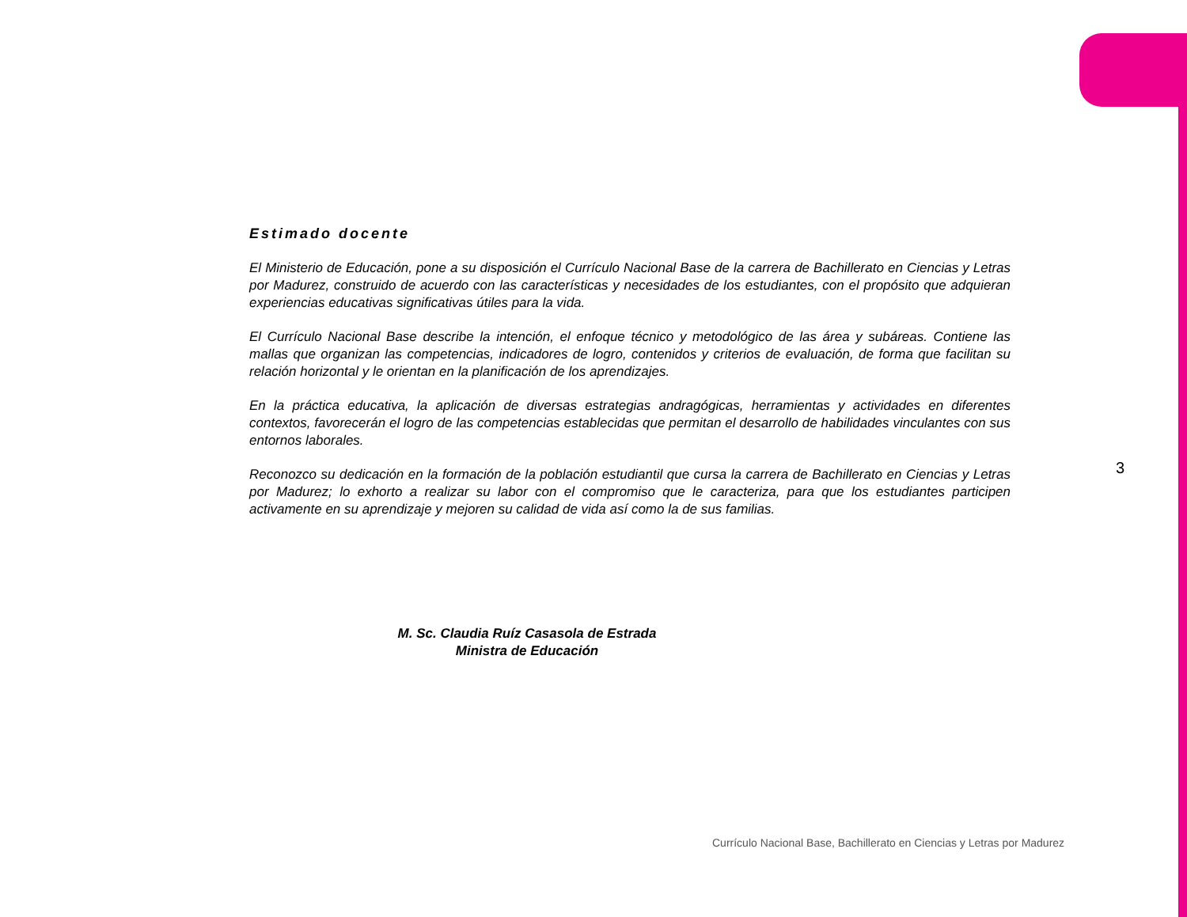Estimado docente
El Ministerio de Educación, pone a su disposición el Currículo Nacional Base de la carrera de Bachillerato en Ciencias y Letras por Madurez, construido de acuerdo con las características y necesidades de los estudiantes, con el propósito que adquieran experiencias educativas significativas útiles para la vida.
El Currículo Nacional Base describe la intención, el enfoque técnico y metodológico de las área y subáreas. Contiene las mallas que organizan las competencias, indicadores de logro, contenidos y criterios de evaluación, de forma que facilitan su relación horizontal y le orientan en la planificación de los aprendizajes.
En la práctica educativa, la aplicación de diversas estrategias andragógicas, herramientas y actividades en diferentes contextos, favorecerán el logro de las competencias establecidas que permitan el desarrollo de habilidades vinculantes con sus entornos laborales.
Reconozco su dedicación en la formación de la población estudiantil que cursa la carrera de Bachillerato en Ciencias y Letras por Madurez; lo exhorto a realizar su labor con el compromiso que le caracteriza, para que los estudiantes participen activamente en su aprendizaje y mejoren su calidad de vida así como la de sus familias.
M. Sc. Claudia Ruíz Casasola de Estrada
Ministra de Educación
3
Currículo Nacional Base, Bachillerato en Ciencias y Letras por Madurez